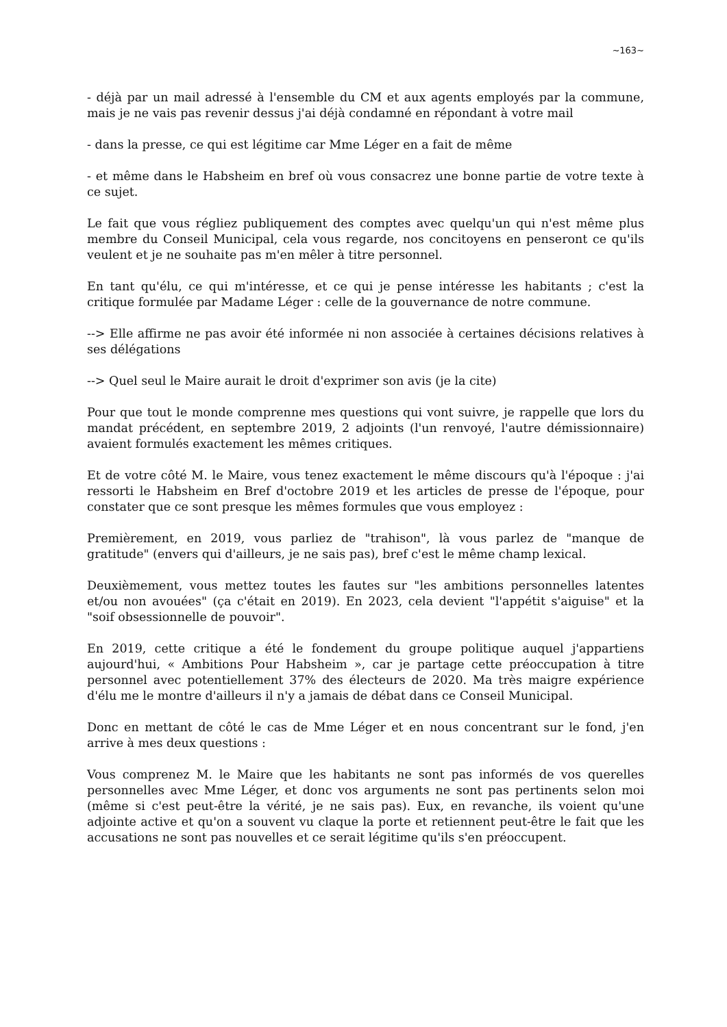~163~
- déjà par un mail adressé à l'ensemble du CM et aux agents employés par la commune, mais je ne vais pas revenir dessus j'ai déjà condamné en répondant à votre mail
- dans la presse, ce qui est légitime car Mme Léger en a fait de même
- et même dans le Habsheim en bref où vous consacrez une bonne partie de votre texte à ce sujet.
Le fait que vous régliez publiquement des comptes avec quelqu'un qui n'est même plus membre du Conseil Municipal, cela vous regarde, nos concitoyens en penseront ce qu'ils veulent et je ne souhaite pas m'en mêler à titre personnel.
En tant qu'élu, ce qui m'intéresse, et ce qui je pense intéresse les habitants ; c'est la critique formulée par Madame Léger : celle de la gouvernance de notre commune.
--> Elle affirme ne pas avoir été informée ni non associée à certaines décisions relatives à ses délégations
--> Quel seul le Maire aurait le droit d'exprimer son avis (je la cite)
Pour que tout le monde comprenne mes questions qui vont suivre, je rappelle que lors du mandat précédent, en septembre 2019, 2 adjoints (l'un renvoyé, l'autre démissionnaire) avaient formulés exactement les mêmes critiques.
Et de votre côté M. le Maire, vous tenez exactement le même discours qu'à l'époque : j'ai ressorti le Habsheim en Bref d'octobre 2019 et les articles de presse de l'époque, pour constater que ce sont presque les mêmes formules que vous employez :
Premièrement, en 2019, vous parliez de "trahison", là vous parlez de "manque de gratitude" (envers qui d'ailleurs, je ne sais pas), bref c'est le même champ lexical.
Deuxièmement, vous mettez toutes les fautes sur "les ambitions personnelles latentes et/ou non avouées" (ça c'était en 2019). En 2023, cela devient "l'appétit s'aiguise" et la "soif obsessionnelle de pouvoir".
En 2019, cette critique a été le fondement du groupe politique auquel j'appartiens aujourd'hui, « Ambitions Pour Habsheim », car je partage cette préoccupation à titre personnel avec potentiellement 37% des électeurs de 2020. Ma très maigre expérience d'élu me le montre d'ailleurs il n'y a jamais de débat dans ce Conseil Municipal.
Donc en mettant de côté le cas de Mme Léger et en nous concentrant sur le fond, j'en arrive à mes deux questions :
Vous comprenez M. le Maire que les habitants ne sont pas informés de vos querelles personnelles avec Mme Léger, et donc vos arguments ne sont pas pertinents selon moi (même si c'est peut-être la vérité, je ne sais pas). Eux, en revanche, ils voient qu'une adjointe active et qu'on a souvent vu claque la porte et retiennent peut-être le fait que les accusations ne sont pas nouvelles et ce serait légitime qu'ils s'en préoccupent.